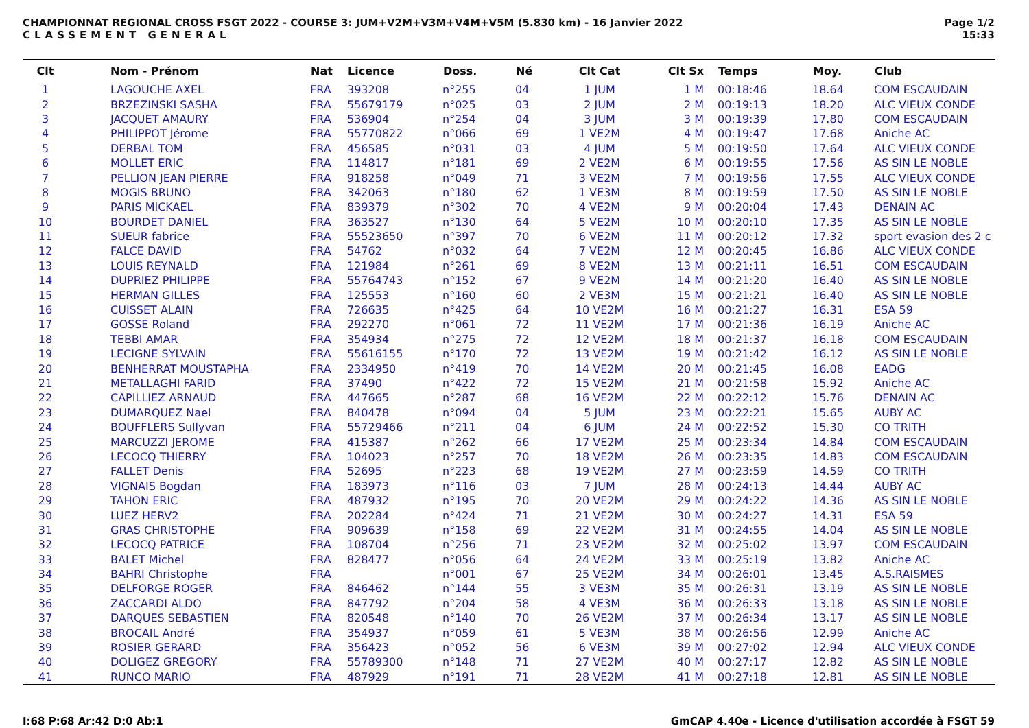CHAMPIONNAT REGIONAL CROSS FSGT 2022 - COURSE 3: JUM+V2M+V3M+V4M+V5M (5.830 km) - 16 Janvier 2022
CLASSEMENT GENERAL
Page 1/2
15:33
| Clt | Nom - Prénom | Nat | Licence | Doss. | Né | Clt Cat | Clt Sx | Temps | Moy. | Club |
| --- | --- | --- | --- | --- | --- | --- | --- | --- | --- | --- |
| 1 | LAGOUCHE AXEL | FRA | 393208 | n°255 | 04 | 1 JUM | 1 M | 00:18:46 | 18.64 | COM ESCAUDAIN |
| 2 | BRZEZINSKI SASHA | FRA | 55679179 | n°025 | 03 | 2 JUM | 2 M | 00:19:13 | 18.20 | ALC VIEUX CONDE |
| 3 | JACQUET AMAURY | FRA | 536904 | n°254 | 04 | 3 JUM | 3 M | 00:19:39 | 17.80 | COM ESCAUDAIN |
| 4 | PHILIPPOT Jérome | FRA | 55770822 | n°066 | 69 | 1 VE2M | 4 M | 00:19:47 | 17.68 | Aniche AC |
| 5 | DERBAL TOM | FRA | 456585 | n°031 | 03 | 4 JUM | 5 M | 00:19:50 | 17.64 | ALC VIEUX CONDE |
| 6 | MOLLET ERIC | FRA | 114817 | n°181 | 69 | 2 VE2M | 6 M | 00:19:55 | 17.56 | AS SIN LE NOBLE |
| 7 | PELLION JEAN PIERRE | FRA | 918258 | n°049 | 71 | 3 VE2M | 7 M | 00:19:56 | 17.55 | ALC VIEUX CONDE |
| 8 | MOGIS BRUNO | FRA | 342063 | n°180 | 62 | 1 VE3M | 8 M | 00:19:59 | 17.50 | AS SIN LE NOBLE |
| 9 | PARIS MICKAEL | FRA | 839379 | n°302 | 70 | 4 VE2M | 9 M | 00:20:04 | 17.43 | DENAIN AC |
| 10 | BOURDET DANIEL | FRA | 363527 | n°130 | 64 | 5 VE2M | 10 M | 00:20:10 | 17.35 | AS SIN LE NOBLE |
| 11 | SUEUR fabrice | FRA | 55523650 | n°397 | 70 | 6 VE2M | 11 M | 00:20:12 | 17.32 | sport evasion des 2 c |
| 12 | FALCE DAVID | FRA | 54762 | n°032 | 64 | 7 VE2M | 12 M | 00:20:45 | 16.86 | ALC VIEUX CONDE |
| 13 | LOUIS REYNALD | FRA | 121984 | n°261 | 69 | 8 VE2M | 13 M | 00:21:11 | 16.51 | COM ESCAUDAIN |
| 14 | DUPRIEZ PHILIPPE | FRA | 55764743 | n°152 | 67 | 9 VE2M | 14 M | 00:21:20 | 16.40 | AS SIN LE NOBLE |
| 15 | HERMAN GILLES | FRA | 125553 | n°160 | 60 | 2 VE3M | 15 M | 00:21:21 | 16.40 | AS SIN LE NOBLE |
| 16 | CUISSET ALAIN | FRA | 726635 | n°425 | 64 | 10 VE2M | 16 M | 00:21:27 | 16.31 | ESA 59 |
| 17 | GOSSE Roland | FRA | 292270 | n°061 | 72 | 11 VE2M | 17 M | 00:21:36 | 16.19 | Aniche AC |
| 18 | TEBBI AMAR | FRA | 354934 | n°275 | 72 | 12 VE2M | 18 M | 00:21:37 | 16.18 | COM ESCAUDAIN |
| 19 | LECIGNE SYLVAIN | FRA | 55616155 | n°170 | 72 | 13 VE2M | 19 M | 00:21:42 | 16.12 | AS SIN LE NOBLE |
| 20 | BENHERRAT MOUSTAPHA | FRA | 2334950 | n°419 | 70 | 14 VE2M | 20 M | 00:21:45 | 16.08 | EADG |
| 21 | METALLAGHI FARID | FRA | 37490 | n°422 | 72 | 15 VE2M | 21 M | 00:21:58 | 15.92 | Aniche AC |
| 22 | CAPILLIEZ ARNAUD | FRA | 447665 | n°287 | 68 | 16 VE2M | 22 M | 00:22:12 | 15.76 | DENAIN AC |
| 23 | DUMARQUEZ Nael | FRA | 840478 | n°094 | 04 | 5 JUM | 23 M | 00:22:21 | 15.65 | AUBY AC |
| 24 | BOUFFLERS Sullyvan | FRA | 55729466 | n°211 | 04 | 6 JUM | 24 M | 00:22:52 | 15.30 | CO TRITH |
| 25 | MARCUZZI JEROME | FRA | 415387 | n°262 | 66 | 17 VE2M | 25 M | 00:23:34 | 14.84 | COM ESCAUDAIN |
| 26 | LECOCQ THIERRY | FRA | 104023 | n°257 | 70 | 18 VE2M | 26 M | 00:23:35 | 14.83 | COM ESCAUDAIN |
| 27 | FALLET Denis | FRA | 52695 | n°223 | 68 | 19 VE2M | 27 M | 00:23:59 | 14.59 | CO TRITH |
| 28 | VIGNAIS Bogdan | FRA | 183973 | n°116 | 03 | 7 JUM | 28 M | 00:24:13 | 14.44 | AUBY AC |
| 29 | TAHON ERIC | FRA | 487932 | n°195 | 70 | 20 VE2M | 29 M | 00:24:22 | 14.36 | AS SIN LE NOBLE |
| 30 | LUEZ HERV2 | FRA | 202284 | n°424 | 71 | 21 VE2M | 30 M | 00:24:27 | 14.31 | ESA 59 |
| 31 | GRAS CHRISTOPHE | FRA | 909639 | n°158 | 69 | 22 VE2M | 31 M | 00:24:55 | 14.04 | AS SIN LE NOBLE |
| 32 | LECOCQ PATRICE | FRA | 108704 | n°256 | 71 | 23 VE2M | 32 M | 00:25:02 | 13.97 | COM ESCAUDAIN |
| 33 | BALET Michel | FRA | 828477 | n°056 | 64 | 24 VE2M | 33 M | 00:25:19 | 13.82 | Aniche AC |
| 34 | BAHRI Christophe | FRA | | n°001 | 67 | 25 VE2M | 34 M | 00:26:01 | 13.45 | A.S.RAISMES |
| 35 | DELFORGE ROGER | FRA | 846462 | n°144 | 55 | 3 VE3M | 35 M | 00:26:31 | 13.19 | AS SIN LE NOBLE |
| 36 | ZACCARDI ALDO | FRA | 847792 | n°204 | 58 | 4 VE3M | 36 M | 00:26:33 | 13.18 | AS SIN LE NOBLE |
| 37 | DARQUES SEBASTIEN | FRA | 820548 | n°140 | 70 | 26 VE2M | 37 M | 00:26:34 | 13.17 | AS SIN LE NOBLE |
| 38 | BROCAIL André | FRA | 354937 | n°059 | 61 | 5 VE3M | 38 M | 00:26:56 | 12.99 | Aniche AC |
| 39 | ROSIER GERARD | FRA | 356423 | n°052 | 56 | 6 VE3M | 39 M | 00:27:02 | 12.94 | ALC VIEUX CONDE |
| 40 | DOLIGEZ GREGORY | FRA | 55789300 | n°148 | 71 | 27 VE2M | 40 M | 00:27:17 | 12.82 | AS SIN LE NOBLE |
| 41 | RUNCO MARIO | FRA | 487929 | n°191 | 71 | 28 VE2M | 41 M | 00:27:18 | 12.81 | AS SIN LE NOBLE |
I:68 P:68 Ar:42 D:0 Ab:1 GmCAP 4.40e - Licence d'utilisation accordée à FSGT 59